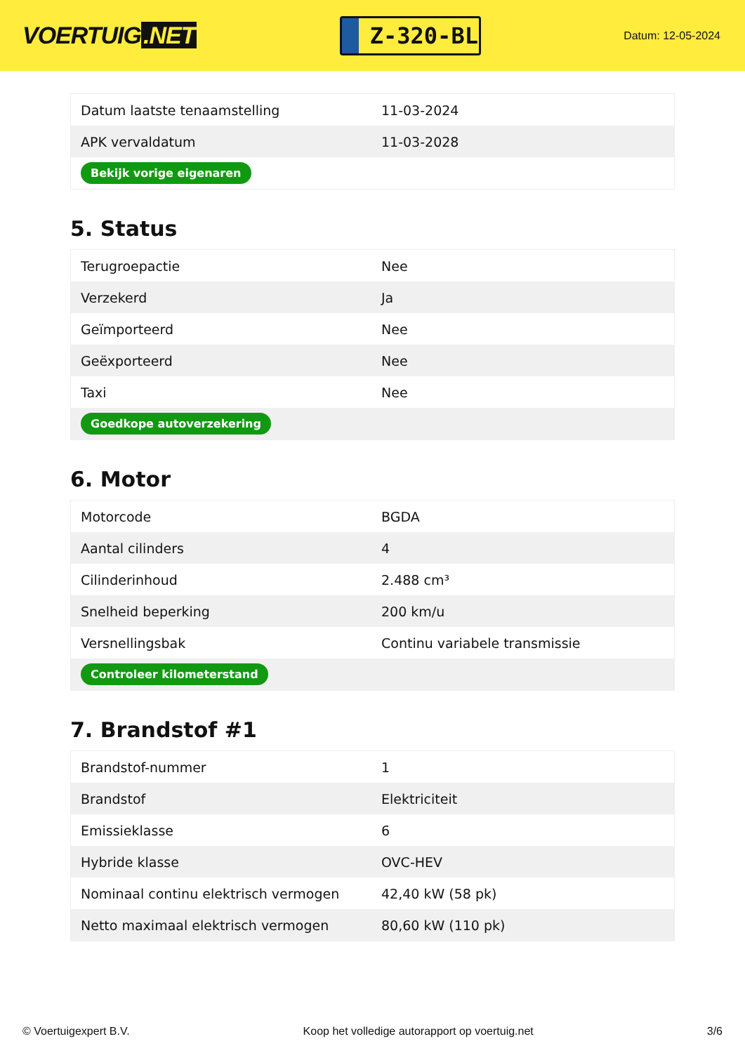VOERTUIG.NET
Z-320-BL
Datum: 12-05-2024
| Datum laatste tenaamstelling | 11-03-2024 |
| APK vervaldatum | 11-03-2028 |
| Bekijk vorige eigenaren | |
5. Status
| Terugroepactie | Nee |
| Verzekerd | Ja |
| Geïmporteerd | Nee |
| Geëxporteerd | Nee |
| Taxi | Nee |
| Goedkope autoverzekering | |
6. Motor
| Motorcode | BGDA |
| Aantal cilinders | 4 |
| Cilinderinhoud | 2.488 cm³ |
| Snelheid beperking | 200 km/u |
| Versnellingsbak | Continu variabele transmissie |
| Controleer kilometerstand | |
7. Brandstof #1
| Brandstof-nummer | 1 |
| Brandstof | Elektriciteit |
| Emissieklasse | 6 |
| Hybride klasse | OVC-HEV |
| Nominaal continu elektrisch vermogen | 42,40 kW (58 pk) |
| Netto maximaal elektrisch vermogen | 80,60 kW (110 pk) |
© Voertuigexpert B.V. Koop het volledige autorapport op voertuig.net 3/6